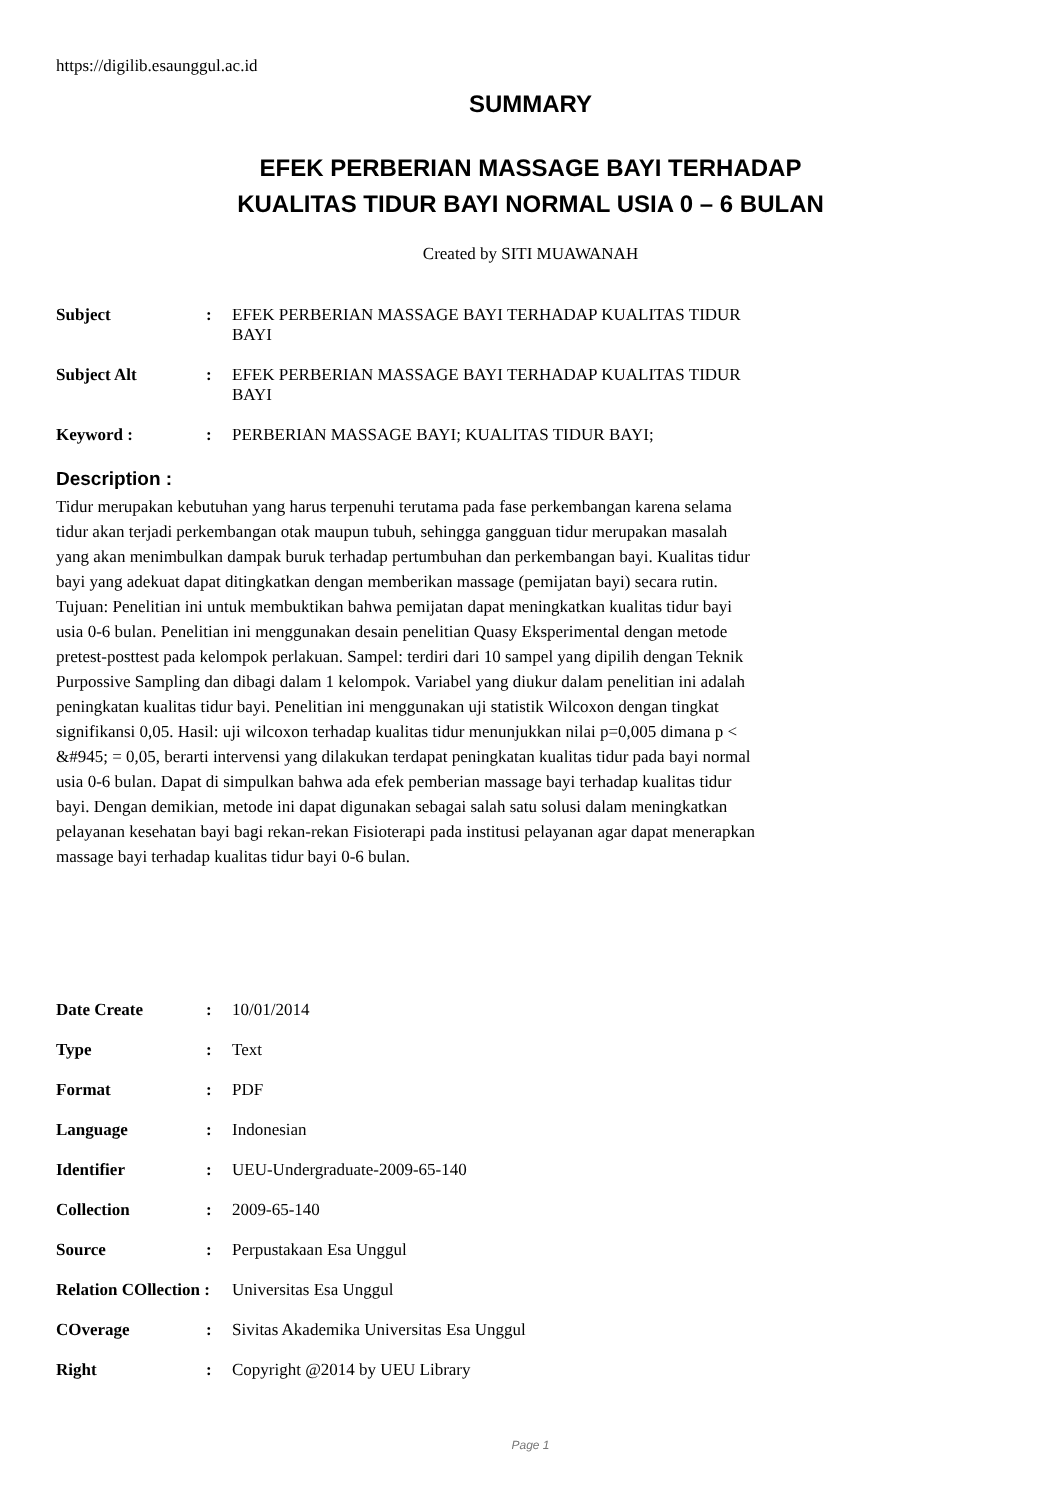https://digilib.esaunggul.ac.id
SUMMARY
EFEK PERBERIAN MASSAGE BAYI TERHADAP
KUALITAS TIDUR BAYI NORMAL USIA 0 – 6 BULAN
Created by SITI MUAWANAH
Subject :
EFEK PERBERIAN MASSAGE BAYI TERHADAP KUALITAS TIDUR BAYI
Subject Alt :
EFEK PERBERIAN MASSAGE BAYI TERHADAP KUALITAS TIDUR BAYI
Keyword : :
PERBERIAN MASSAGE BAYI; KUALITAS TIDUR BAYI;
Description :
Tidur merupakan kebutuhan yang harus terpenuhi terutama pada fase perkembangan karena selama tidur akan terjadi perkembangan otak maupun tubuh, sehingga gangguan tidur merupakan masalah yang akan menimbulkan dampak buruk terhadap pertumbuhan dan perkembangan bayi. Kualitas tidur bayi yang adekuat dapat ditingkatkan dengan memberikan massage (pemijatan bayi) secara rutin. Tujuan: Penelitian ini untuk membuktikan bahwa pemijatan dapat meningkatkan kualitas tidur bayi usia 0-6 bulan. Penelitian ini menggunakan desain penelitian Quasy Eksperimental dengan metode pretest-posttest pada kelompok perlakuan. Sampel: terdiri dari 10 sampel yang dipilih dengan Teknik Purpossive Sampling dan dibagi dalam 1 kelompok. Variabel yang diukur dalam penelitian ini adalah peningkatan kualitas tidur bayi. Penelitian ini menggunakan uji statistik Wilcoxon dengan tingkat signifikansi 0,05. Hasil: uji wilcoxon terhadap kualitas tidur menunjukkan nilai p=0,005 dimana p < &#945; = 0,05, berarti intervensi yang dilakukan terdapat peningkatan kualitas tidur pada bayi normal usia 0-6 bulan. Dapat di simpulkan bahwa ada efek pemberian massage bayi terhadap kualitas tidur bayi. Dengan demikian, metode ini dapat digunakan sebagai salah satu solusi dalam meningkatkan pelayanan kesehatan bayi bagi rekan-rekan Fisioterapi pada institusi pelayanan agar dapat menerapkan massage bayi terhadap kualitas tidur bayi 0-6 bulan.
Date Create :
10/01/2014
Type :
Text
Format :
PDF
Language :
Indonesian
Identifier :
UEU-Undergraduate-2009-65-140
Collection :
2009-65-140
Source :
Perpustakaan Esa Unggul
Relation COllection :
Universitas Esa Unggul
COverage :
Sivitas Akademika Universitas Esa Unggul
Right :
Copyright @2014 by UEU Library
Page 1